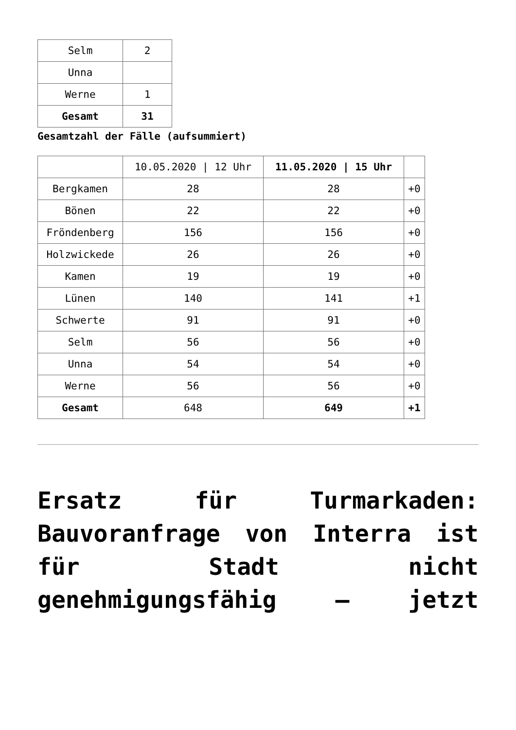| Selm | 2 |
| Unna | |
| Werne | 1 |
| Gesamt | 31 |
Gesamtzahl der Fälle (aufsummiert)
| | 10.05.2020 / 12 Uhr | 11.05.2020 / 15 Uhr | |
| --- | --- | --- | --- |
| Bergkamen | 28 | 28 | +0 |
| Bönen | 22 | 22 | +0 |
| Fröndenberg | 156 | 156 | +0 |
| Holzwickede | 26 | 26 | +0 |
| Kamen | 19 | 19 | +0 |
| Lünen | 140 | 141 | +1 |
| Schwerte | 91 | 91 | +0 |
| Selm | 56 | 56 | +0 |
| Unna | 54 | 54 | +0 |
| Werne | 56 | 56 | +0 |
| Gesamt | 648 | 649 | +1 |
Ersatz für Turmarkaden: Bauvoranfrage von Interra ist für Stadt nicht genehmigungsfähig – jetzt